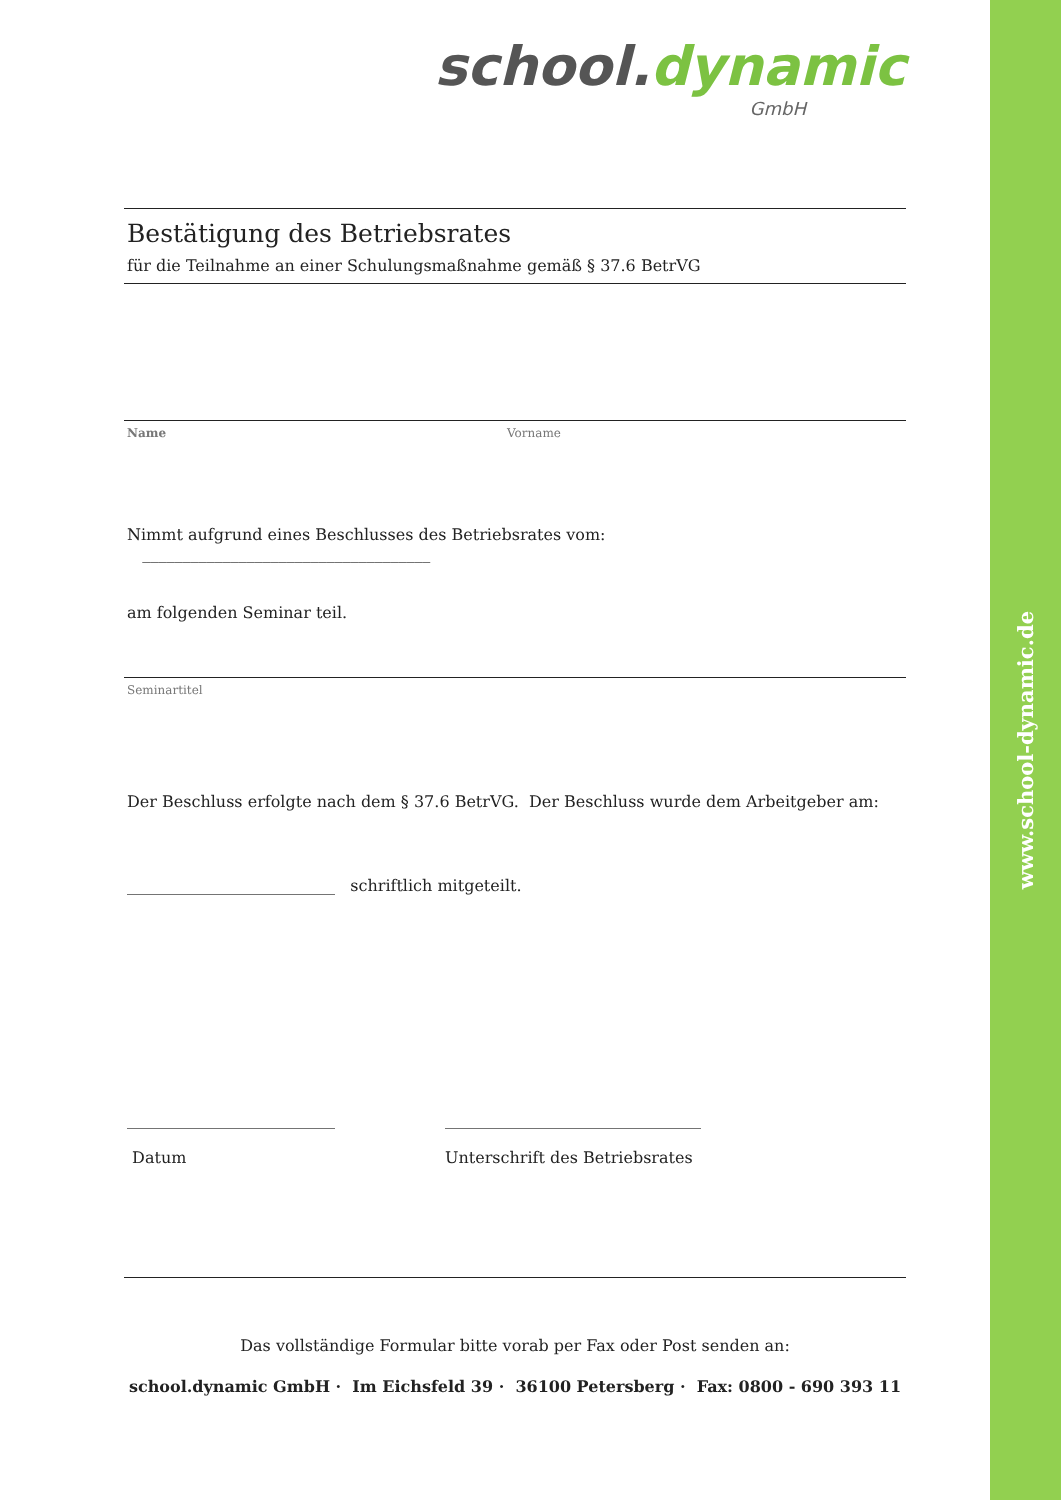www.school-dynamic.de
school. dynamic
GmbH
Bestätigung des Betriebsrates
für die Teilnahme an einer Schulungsmaßnahme gemäß § 37.6 BetrVG
Name Vorname
Nimmt aufgrund eines Beschlusses des Betriebsrates vom: ____________________________________
am folgenden Seminar teil.
Seminartitel
Der Beschluss erfolgte nach dem § 37.6 BetrVG. Der Beschluss wurde dem Arbeitgeber am:
__________________________ schriftlich mitgeteilt.
__________________________
Datum
________________________________
Unterschrift des Betriebsrates
Das vollständige Formular bitte vorab per Fax oder Post senden an:
school.dynamic GmbH · Im Eichsfeld 39 · 36100 Petersberg · Fax: 0800 - 690 393 11